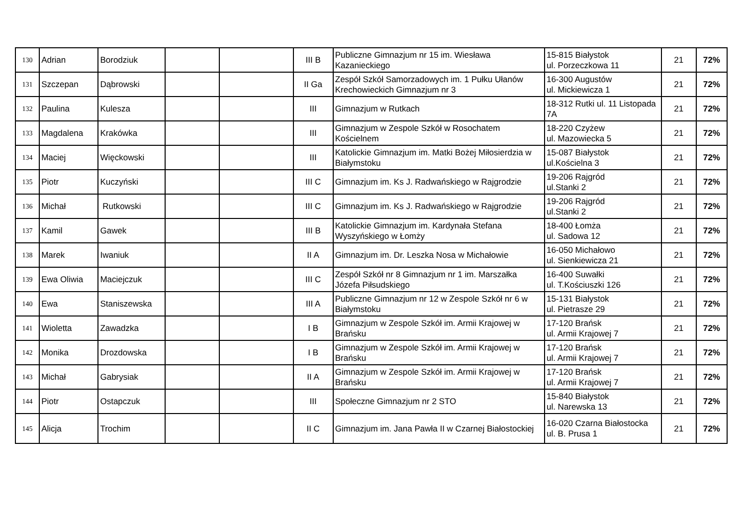| 130 | Adrian | Borodziuk | | | III B | Publiczne Gimnazjum nr 15 im. Wiesława Kazanieckiego | 15-815 Białystok ul. Porzeczkowa 11 | 21 | 72% |
| 131 | Szczepan | Dąbrowski | | | II Ga | Zespół Szkół Samorzadowych im. 1 Pułku Ułanów Krechowieckich Gimnazjum nr 3 | 16-300 Augustów ul. Mickiewicza 1 | 21 | 72% |
| 132 | Paulina | Kulesza | | | III | Gimnazjum w Rutkach | 18-312 Rutki ul. 11 Listopada 7A | 21 | 72% |
| 133 | Magdalena | Krakówka | | | III | Gimnazjum w Zespole Szkół w Rosochatem Kościelnem | 18-220 Czyżew ul. Mazowiecka 5 | 21 | 72% |
| 134 | Maciej | Więckowski | | | III | Katolickie Gimnazjum im. Matki Bożej Miłosierdzia w Białymstoku | 15-087 Białystok ul.Kościelna 3 | 21 | 72% |
| 135 | Piotr | Kuczyński | | | III C | Gimnazjum im. Ks J. Radwańskiego w Rajgrodzie | 19-206 Rajgród ul.Stanki 2 | 21 | 72% |
| 136 | Michał | Rutkowski | | | III C | Gimnazjum im. Ks J. Radwańskiego w Rajgrodzie | 19-206 Rajgród ul.Stanki 2 | 21 | 72% |
| 137 | Kamil | Gawek | | | III B | Katolickie Gimnazjum im. Kardynała Stefana Wyszyńskiego w Łomży | 18-400 Łomża ul. Sadowa 12 | 21 | 72% |
| 138 | Marek | Iwaniuk | | | II A | Gimnazjum im. Dr. Leszka Nosa w Michałowie | 16-050 Michałowo ul. Sienkiewicza 21 | 21 | 72% |
| 139 | Ewa Oliwia | Maciejczuk | | | III C | Zespół Szkół nr 8 Gimnazjum nr 1 im. Marszałka Józefa Piłsudskiego | 16-400 Suwałki ul. T.Kościuszki 126 | 21 | 72% |
| 140 | Ewa | Staniszewska | | | III A | Publiczne Gimnazjum nr 12 w Zespole Szkół nr 6 w Białymstoku | 15-131 Białystok ul. Pietrasze 29 | 21 | 72% |
| 141 | Wioletta | Zawadzka | | | I B | Gimnazjum w Zespole Szkół im. Armii Krajowej w Brańsku | 17-120 Brańsk ul. Armii Krajowej 7 | 21 | 72% |
| 142 | Monika | Drozdowska | | | I B | Gimnazjum w Zespole Szkół im. Armii Krajowej w Brańsku | 17-120 Brańsk ul. Armii Krajowej 7 | 21 | 72% |
| 143 | Michał | Gabrysiak | | | II A | Gimnazjum w Zespole Szkół im. Armii Krajowej w Brańsku | 17-120 Brańsk ul. Armii Krajowej 7 | 21 | 72% |
| 144 | Piotr | Ostapczuk | | | III | Społeczne Gimnazjum nr 2 STO | 15-840 Białystok ul. Narewska 13 | 21 | 72% |
| 145 | Alicja | Trochim | | | II C | Gimnazjum im. Jana Pawła II w Czarnej Białostockiej | 16-020 Czarna Białostocka ul. B. Prusa 1 | 21 | 72% |